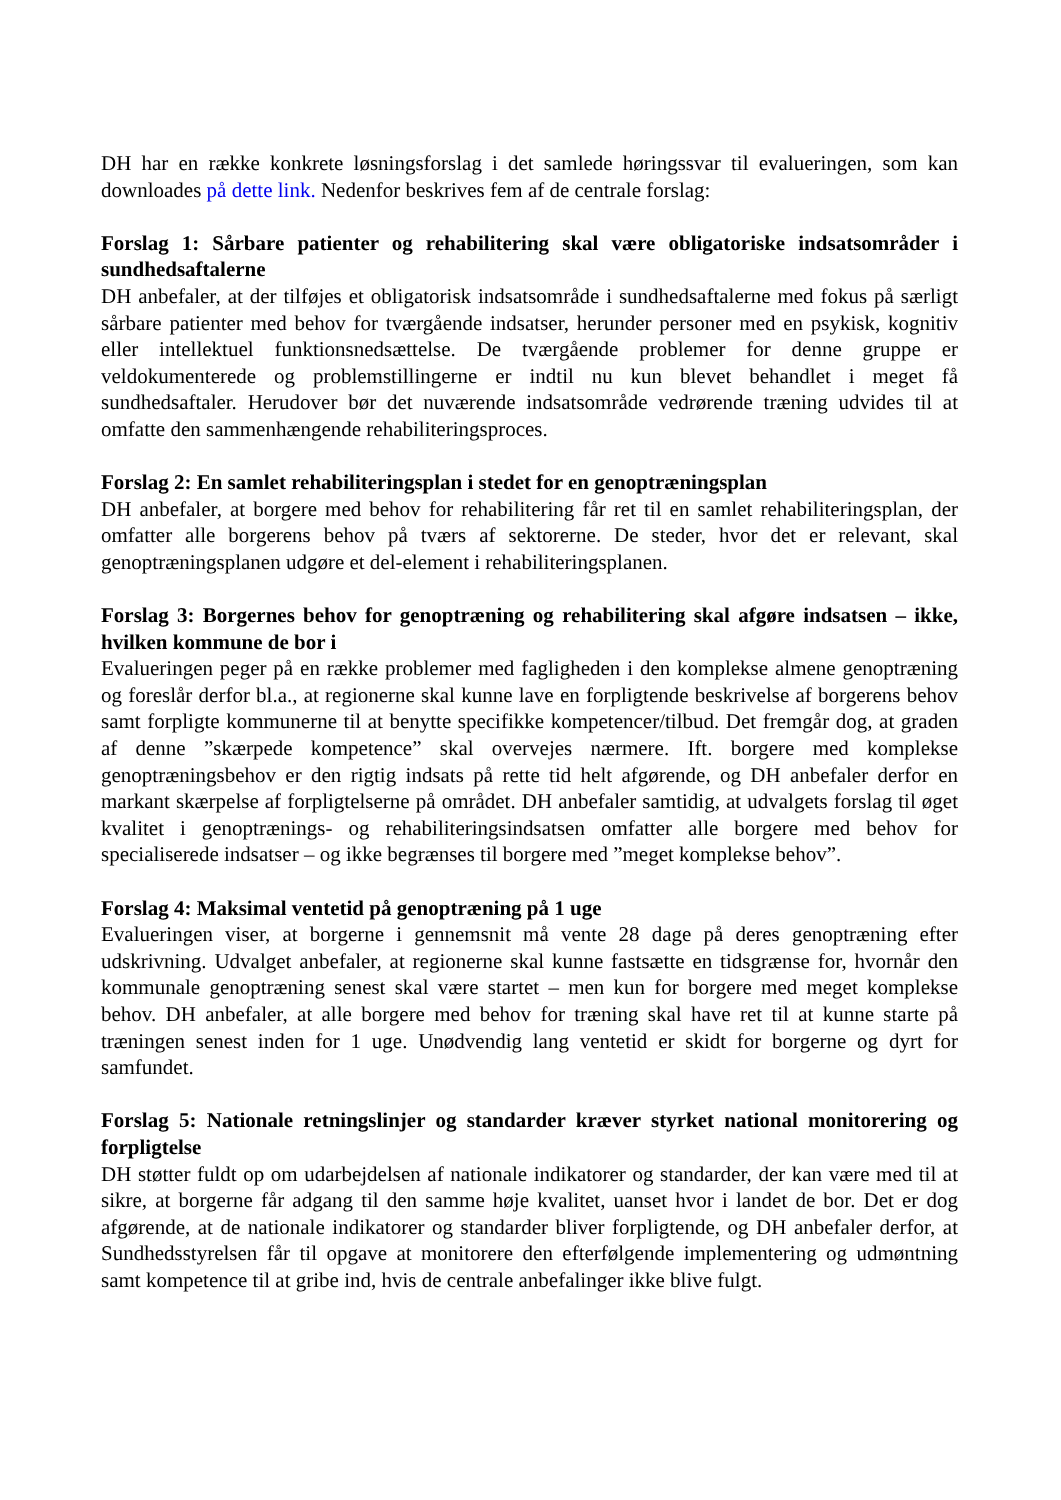DH har en række konkrete løsningsforslag i det samlede høringssvar til evalueringen, som kan downloades på dette link. Nedenfor beskrives fem af de centrale forslag:
Forslag 1: Sårbare patienter og rehabilitering skal være obligatoriske indsatsområder i sundhedsaftalerne
DH anbefaler, at der tilføjes et obligatorisk indsatsområde i sundhedsaftalerne med fokus på særligt sårbare patienter med behov for tværgående indsatser, herunder personer med en psykisk, kognitiv eller intellektuel funktionsnedsættelse. De tværgående problemer for denne gruppe er veldokumenterede og problemstillingerne er indtil nu kun blevet behandlet i meget få sundhedsaftaler. Herudover bør det nuværende indsatsområde vedrørende træning udvides til at omfatte den sammenhængende rehabiliteringsproces.
Forslag 2: En samlet rehabiliteringsplan i stedet for en genoptræningsplan
DH anbefaler, at borgere med behov for rehabilitering får ret til en samlet rehabiliteringsplan, der omfatter alle borgerens behov på tværs af sektorerne. De steder, hvor det er relevant, skal genoptræningsplanen udgøre et del-element i rehabiliteringsplanen.
Forslag 3: Borgernes behov for genoptræning og rehabilitering skal afgøre indsatsen – ikke, hvilken kommune de bor i
Evalueringen peger på en række problemer med fagligheden i den komplekse almene genoptræning og foreslår derfor bl.a., at regionerne skal kunne lave en forpligtende beskrivelse af borgerens behov samt forpligte kommunerne til at benytte specifikke kompetencer/tilbud. Det fremgår dog, at graden af denne ”skærpede kompetence” skal overvejes nærmere. Ift. borgere med komplekse genoptræningsbehov er den rigtig indsats på rette tid helt afgørende, og DH anbefaler derfor en markant skærpelse af forpligtelserne på området. DH anbefaler samtidig, at udvalgets forslag til øget kvalitet i genoptrænings- og rehabiliteringsindsatsen omfatter alle borgere med behov for specialiserede indsatser – og ikke begrænses til borgere med ”meget komplekse behov”.
Forslag 4: Maksimal ventetid på genoptræning på 1 uge
Evalueringen viser, at borgerne i gennemsnit må vente 28 dage på deres genoptræning efter udskrivning. Udvalget anbefaler, at regionerne skal kunne fastsætte en tidsgrænse for, hvornår den kommunale genoptræning senest skal være startet – men kun for borgere med meget komplekse behov. DH anbefaler, at alle borgere med behov for træning skal have ret til at kunne starte på træningen senest inden for 1 uge. Unødvendig lang ventetid er skidt for borgerne og dyrt for samfundet.
Forslag 5: Nationale retningslinjer og standarder kræver styrket national monitorering og forpligtelse
DH støtter fuldt op om udarbejdelsen af nationale indikatorer og standarder, der kan være med til at sikre, at borgerne får adgang til den samme høje kvalitet, uanset hvor i landet de bor. Det er dog afgørende, at de nationale indikatorer og standarder bliver forpligtende, og DH anbefaler derfor, at Sundhedsstyrelsen får til opgave at monitorere den efterfølgende implementering og udmøntning samt kompetence til at gribe ind, hvis de centrale anbefalinger ikke blive fulgt.